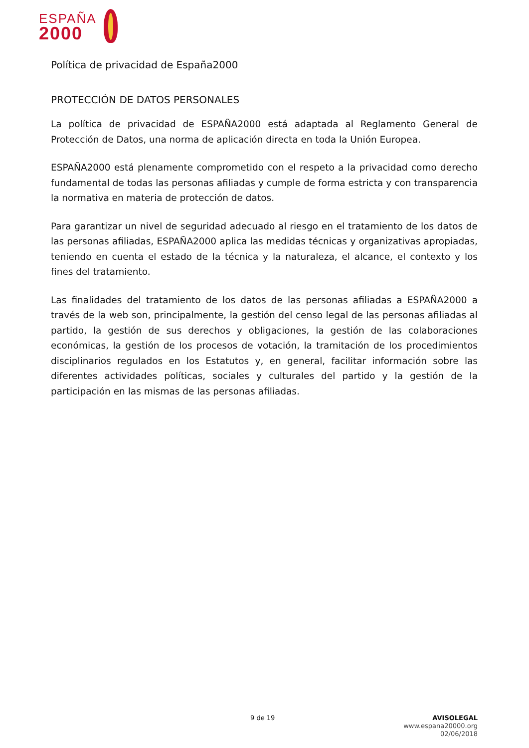ESPAÑA
2000
Política de privacidad de España2000
PROTECCIÓN DE DATOS PERSONALES
La política de privacidad de ESPAÑA2000 está adaptada al Reglamento General de Protección de Datos, una norma de aplicación directa en toda la Unión Europea.
ESPAÑA2000 está plenamente comprometido con el respeto a la privacidad como derecho fundamental de todas las personas afiliadas y cumple de forma estricta y con transparencia la normativa en materia de protección de datos.
Para garantizar un nivel de seguridad adecuado al riesgo en el tratamiento de los datos de las personas afiliadas, ESPAÑA2000 aplica las medidas técnicas y organizativas apropiadas, teniendo en cuenta el estado de la técnica y la naturaleza, el alcance, el contexto y los fines del tratamiento.
Las finalidades del tratamiento de los datos de las personas afiliadas a ESPAÑA2000 a través de la web son, principalmente, la gestión del censo legal de las personas afiliadas al partido, la gestión de sus derechos y obligaciones, la gestión de las colaboraciones económicas, la gestión de los procesos de votación, la tramitación de los procedimientos disciplinarios regulados en los Estatutos y, en general, facilitar información sobre las diferentes actividades políticas, sociales y culturales del partido y la gestión de la participación en las mismas de las personas afiliadas.
9 de 19
AVISOLEGAL
www.espana20000.org
02/06/2018